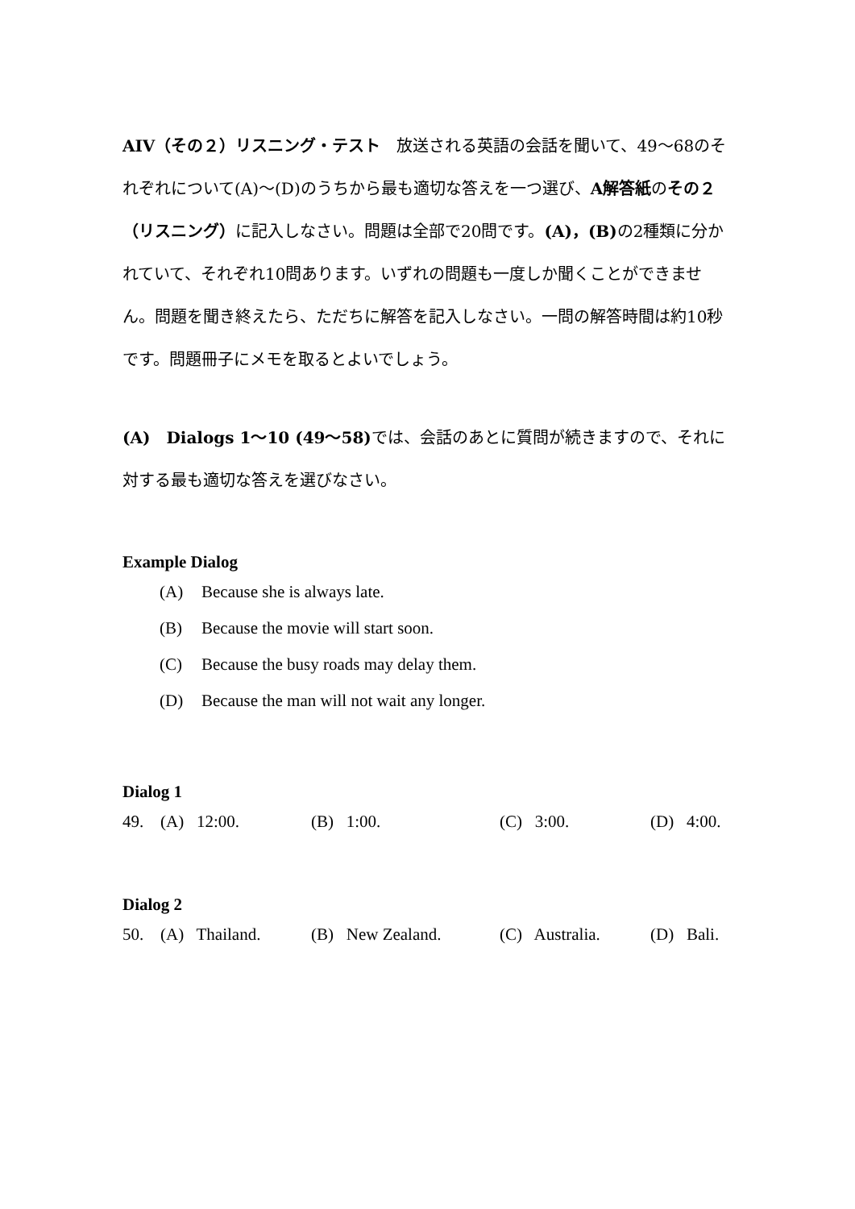AIV（その２）リスニング・テスト　放送される英語の会話を聞いて、49～68のそれぞれについて(A)～(D)のうちから最も適切な答えを一つ選び、A解答紙のその２（リスニング）に記入しなさい。問題は全部で20問です。(A)，(B) の2種類に分かれていて、それぞれ10問あります。いずれの問題も一度しか聞くことができません。問題を聞き終えたら、ただちに解答を記入しなさい。一問の解答時間は約10秒です。問題冊子にメモを取るとよいでしょう。
(A)　Dialogs 1～10 (49～58) では、会話のあとに質問が続きますので、それに対する最も適切な答えを選びなさい。
Example Dialog
(A) Because she is always late.
(B) Because the movie will start soon.
(C) Because the busy roads may delay them.
(D) Because the man will not wait any longer.
Dialog 1
| 49. | (A) 12:00. | (B) 1:00. | (C) 3:00. | (D) 4:00. |
Dialog 2
| 50. | (A) Thailand. | (B) New Zealand. | (C) Australia. | (D) Bali. |